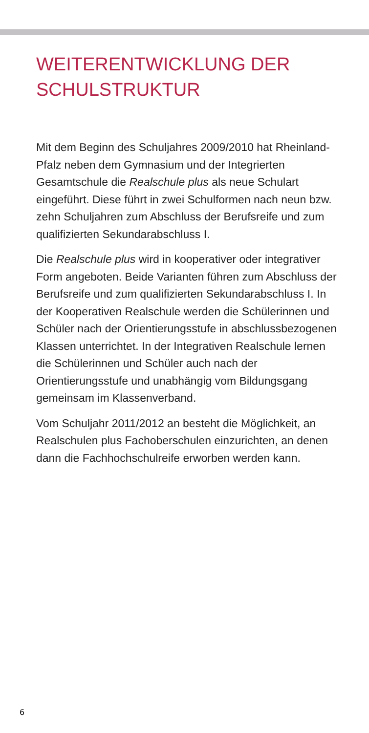WEITERENTWICKLUNG DER
SCHULSTRUKTUR
Mit dem Beginn des Schuljahres 2009/2010 hat Rheinland-Pfalz neben dem Gymnasium und der Integrierten Gesamtschule die Realschule plus als neue Schulart eingeführt. Diese führt in zwei Schulformen nach neun bzw. zehn Schuljahren zum Abschluss der Berufsreife und zum qualifizierten Sekundarabschluss I.
Die Realschule plus wird in kooperativer oder integrativer Form angeboten. Beide Varianten führen zum Abschluss der Berufsreife und zum qualifizierten Sekundarabschluss I. In der Kooperativen Realschule werden die Schülerinnen und Schüler nach der Orientierungsstufe in abschlussbezogenen Klassen unterrichtet. In der Integrativen Realschule lernen die Schülerinnen und Schüler auch nach der Orientierungsstufe und unabhängig vom Bildungsgang gemeinsam im Klassenverband.
Vom Schuljahr 2011/2012 an besteht die Möglichkeit, an Realschulen plus Fachoberschulen einzurichten, an denen dann die Fachhochschulreife erworben werden kann.
6